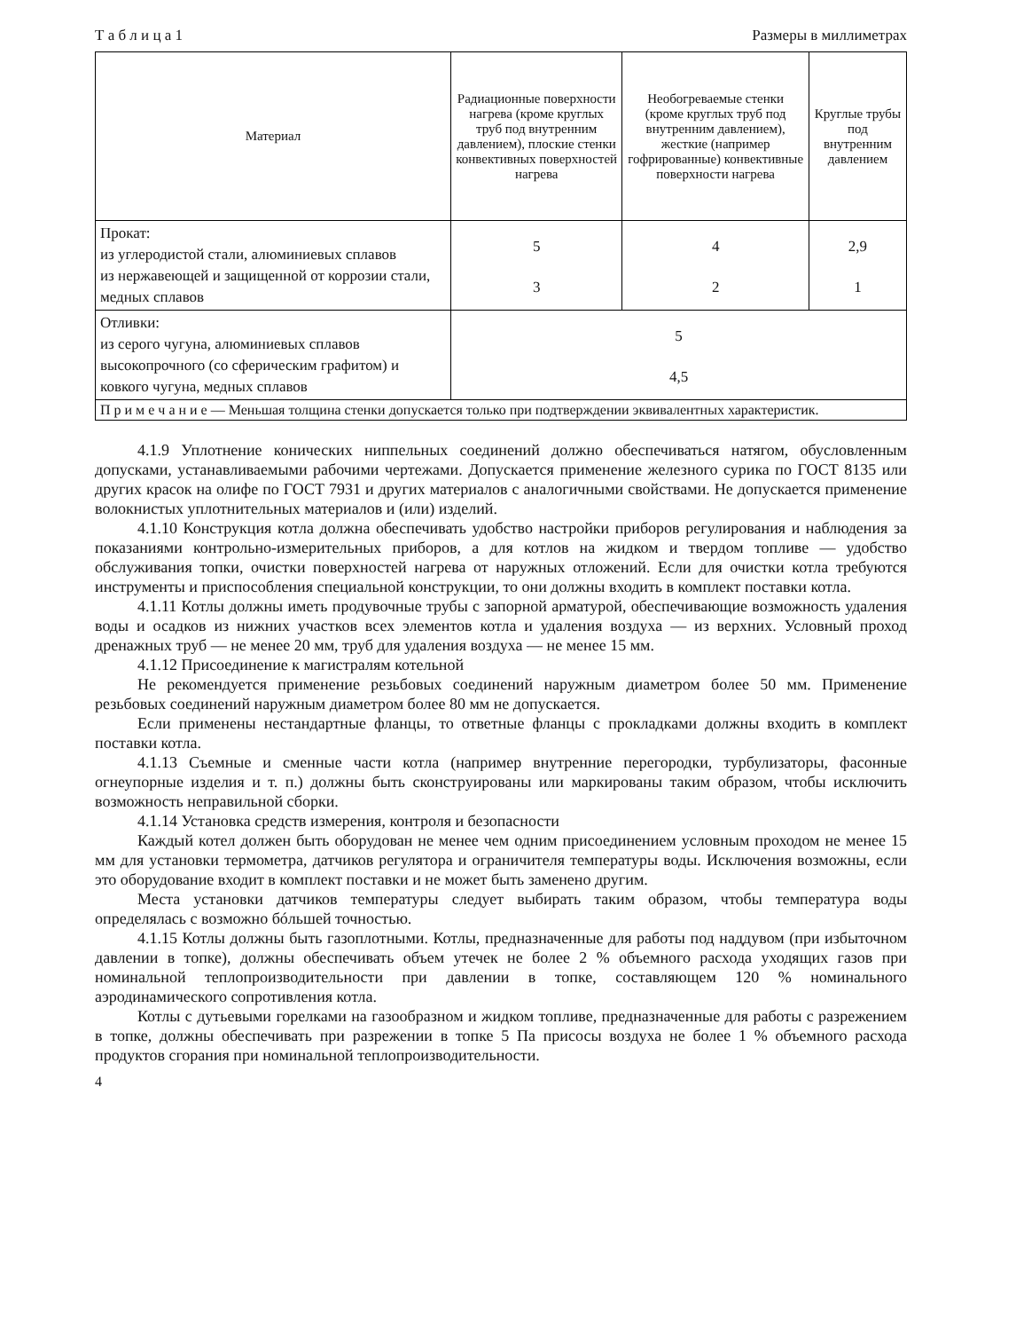Т а б л и ц а 1 Размеры в миллиметрах
| Материал | Радиационные поверхности нагрева (кроме круглых труб под внутренним давлением), плоские стенки конвективных поверхностей нагрева | Необогреваемые стенки (кроме круглых труб под внутренним давлением), жесткие (например гофрированные) конвективные поверхности нагрева | Круглые трубы под внутренним давлением |
| --- | --- | --- | --- |
| Прокат: из углеродистой стали, алюминиевых сплавов из нержавеющей и защищенной от коррозии стали, медных сплавов | 5 3 | 4 2 | 2,9 1 |
| Отливки: из серого чугуна, алюминиевых сплавов высокопрочного (со сферическим графитом) и ковкого чугуна, медных сплавов | 5 4,5 | | |
| П р и м е ч а н и е — Меньшая толщина стенки допускается только при подтверждении эквивалентных характеристик. | | | |
4.1.9 Уплотнение конических ниппельных соединений должно обеспечиваться натягом, обусловленным допусками, устанавливаемыми рабочими чертежами. Допускается применение железного сурика по ГОСТ 8135 или других красок на олифе по ГОСТ 7931 и других материалов с аналогичными свойствами. Не допускается применение волокнистых уплотнительных материалов и (или) изделий.
4.1.10 Конструкция котла должна обеспечивать удобство настройки приборов регулирования и наблюдения за показаниями контрольно-измерительных приборов, а для котлов на жидком и твердом топливе — удобство обслуживания топки, очистки поверхностей нагрева от наружных отложений. Если для очистки котла требуются инструменты и приспособления специальной конструкции, то они должны входить в комплект поставки котла.
4.1.11 Котлы должны иметь продувочные трубы с запорной арматурой, обеспечивающие возможность удаления воды и осадков из нижних участков всех элементов котла и удаления воздуха — из верхних. Условный проход дренажных труб — не менее 20 мм, труб для удаления воздуха — не менее 15 мм.
4.1.12 Присоединение к магистралям котельной
Не рекомендуется применение резьбовых соединений наружным диаметром более 50 мм. Применение резьбовых соединений наружным диаметром более 80 мм не допускается.
Если применены нестандартные фланцы, то ответные фланцы с прокладками должны входить в комплект поставки котла.
4.1.13 Съемные и сменные части котла (например внутренние перегородки, турбулизаторы, фасонные огнеупорные изделия и т. п.) должны быть сконструированы или маркированы таким образом, чтобы исключить возможность неправильной сборки.
4.1.14 Установка средств измерения, контроля и безопасности
Каждый котел должен быть оборудован не менее чем одним присоединением условным проходом не менее 15 мм для установки термометра, датчиков регулятора и ограничителя температуры воды. Исключения возможны, если это оборудование входит в комплект поставки и не может быть заменено другим.
Места установки датчиков температуры следует выбирать таким образом, чтобы температура воды определялась с возможно бóльшей точностью.
4.1.15 Котлы должны быть газоплотными. Котлы, предназначенные для работы под наддувом (при избыточном давлении в топке), должны обеспечивать объем утечек не более 2 % объемного расхода уходящих газов при номинальной теплопроизводительности при давлении в топке, составляющем 120 % номинального аэродинамического сопротивления котла.
Котлы с дутьевыми горелками на газообразном и жидком топливе, предназначенные для работы с разрежением в топке, должны обеспечивать при разрежении в топке 5 Па присосы воздуха не более 1 % объемного расхода продуктов сгорания при номинальной теплопроизводительности.
4